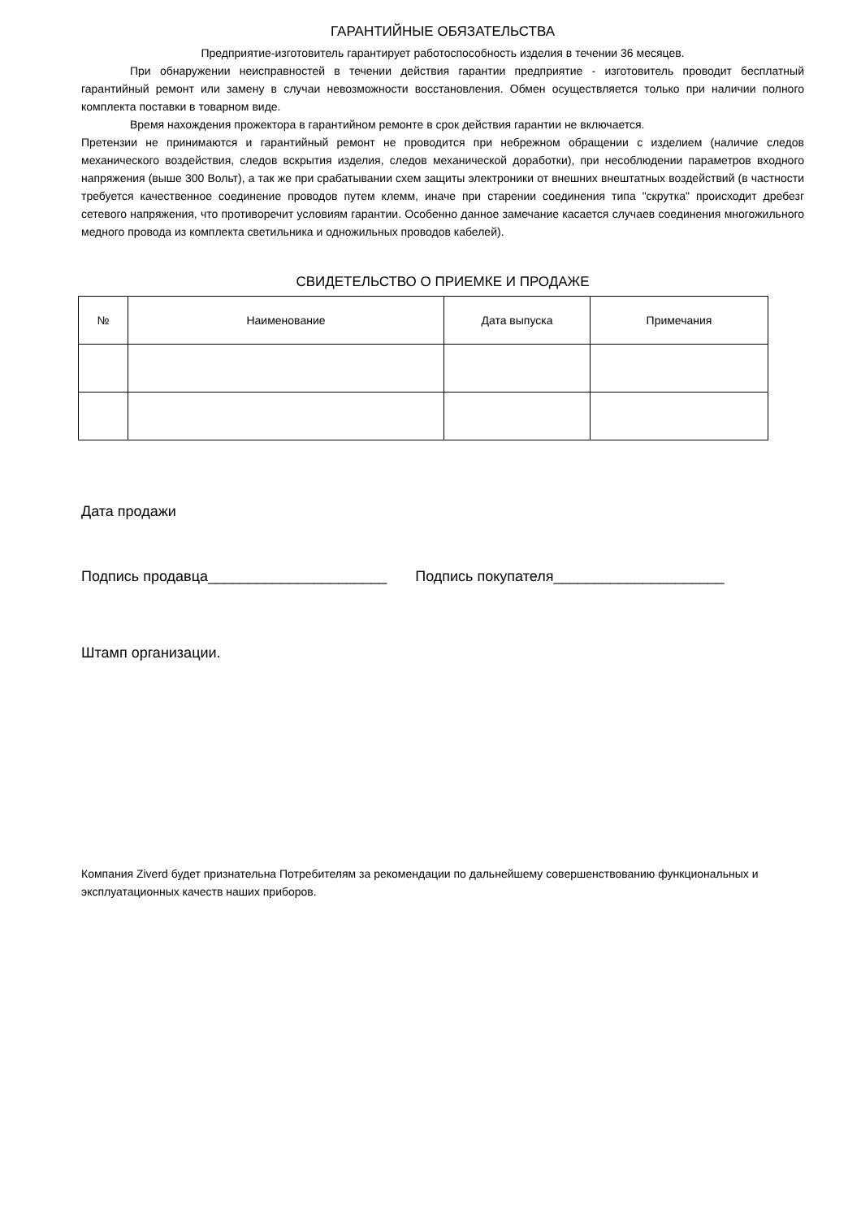ГАРАНТИЙНЫЕ ОБЯЗАТЕЛЬСТВА
Предприятие-изготовитель гарантирует работоспособность изделия в течении 36 месяцев.
При обнаружении неисправностей в течении действия гарантии предприятие - изготовитель проводит бесплатный гарантийный ремонт или замену в случаи невозможности восстановления. Обмен осуществляется только при наличии полного комплекта поставки в товарном виде.
Время нахождения прожектора в гарантийном ремонте в срок действия гарантии не включается.
Претензии не принимаются и гарантийный ремонт не проводится при небрежном обращении с изделием (наличие следов механического воздействия, следов вскрытия изделия, следов механической доработки), при несоблюдении параметров входного напряжения (выше 300 Вольт), а так же при срабатывании схем защиты электроники от внешних внештатных воздействий (в частности требуется качественное соединение проводов путем клемм, иначе при старении соединения типа "скрутка" происходит дребезг сетевого напряжения, что противоречит условиям гарантии. Особенно данное замечание касается случаев соединения многожильного медного провода из комплекта светильника и одножильных проводов кабелей).
СВИДЕТЕЛЬСТВО О ПРИЕМКЕ И ПРОДАЖЕ
| № | Наименование | Дата выпуска | Примечания |
| --- | --- | --- | --- |
Дата продажи
Подпись продавца______________________ Подпись покупателя_____________________
Штамп организации.
Компания Ziverd будет признательна Потребителям за рекомендации по дальнейшему совершенствованию функциональных и эксплуатационных качеств наших приборов.